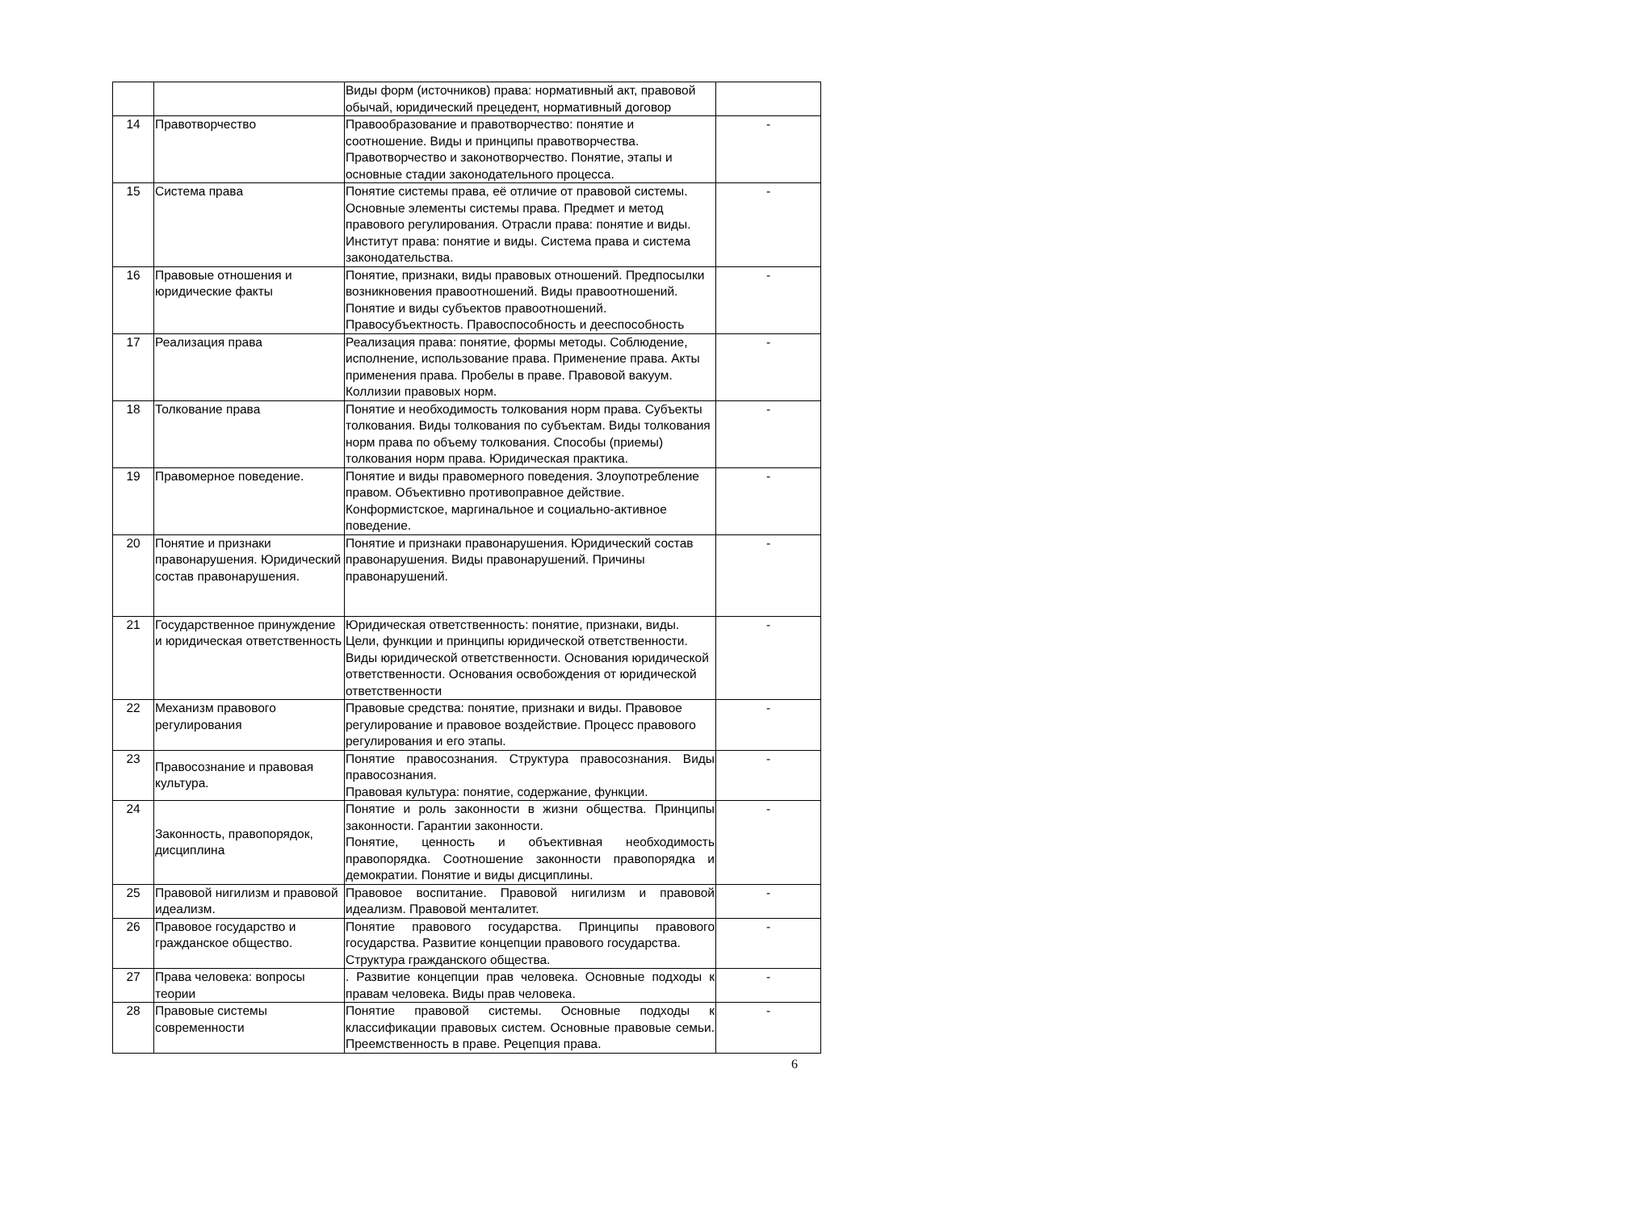| | | Виды форм (источников) права: нормативный акт, правовой обычай, юридический прецедент, нормативный договор | |
| 14 | Правотворчество | Правообразование и правотворчество: понятие и соотношение. Виды и принципы правотворчества. Правотворчество и законотворчество. Понятие, этапы и основные стадии законодательного процесса. | - |
| 15 | Система права | Понятие системы права, её отличие от правовой системы. Основные элементы системы права. Предмет и метод правового регулирования. Отрасли права: понятие и виды. Институт права: понятие и виды. Система права и система законодательства. | - |
| 16 | Правовые отношения и юридические факты | Понятие, признаки, виды правовых отношений. Предпосылки возникновения правоотношений. Виды правоотношений. Понятие и виды субъектов правоотношений. Правосубъектность. Правоспособность и дееспособность | - |
| 17 | Реализация права | Реализация права: понятие, формы методы. Соблюдение, исполнение, использование права. Применение права. Акты применения права. Пробелы в праве. Правовой вакуум. Коллизии правовых норм. | - |
| 18 | Толкование права | Понятие и необходимость толкования норм права. Субъекты толкования. Виды толкования по субъектам. Виды толкования норм права по объему толкования. Способы (приемы) толкования норм права. Юридическая практика. | - |
| 19 | Правомерное поведение. | Понятие и виды правомерного поведения. Злоупотребление правом. Объективно противоправное действие. Конформистское, маргинальное и социально-активное поведение. | - |
| 20 | Понятие и признаки правонарушения. Юридический состав правонарушения. | Понятие и признаки правонарушения. Юридический состав правонарушения. Виды правонарушений. Причины правонарушений. | - |
| 21 | Государственное принуждение и юридическая ответственность | Юридическая ответственность: понятие, признаки, виды. Цели, функции и принципы юридической ответственности. Виды юридической ответственности. Основания юридической ответственности. Основания освобождения от юридической ответственности | - |
| 22 | Механизм правового регулирования | Правовые средства: понятие, признаки и виды. Правовое регулирование и правовое воздействие. Процесс правового регулирования и его этапы. | - |
| 23 | Правосознание и правовая культура. | Понятие правосознания. Структура правосознания. Виды правосознания. Правовая культура: понятие, содержание, функции. | - |
| 24 | Законность, правопорядок, дисциплина | Понятие и роль законности в жизни общества. Принципы законности. Гарантии законности. Понятие, ценность и объективная необходимость правопорядка. Соотношение законности правопорядка и демократии. Понятие и виды дисциплины. | - |
| 25 | Правовой нигилизм и правовой идеализм. | Правовое воспитание. Правовой нигилизм и правовой идеализм. Правовой менталитет. | - |
| 26 | Правовое государство и гражданское общество. | Понятие правового государства. Принципы правового государства. Развитие концепции правового государства. Структура гражданского общества. | - |
| 27 | Права человека: вопросы теории | . Развитие концепции прав человека. Основные подходы к правам человека. Виды прав человека. | - |
| 28 | Правовые системы современности | Понятие правовой системы. Основные подходы к классификации правовых систем. Основные правовые семьи. Преемственность в праве. Рецепция права. | - |
6